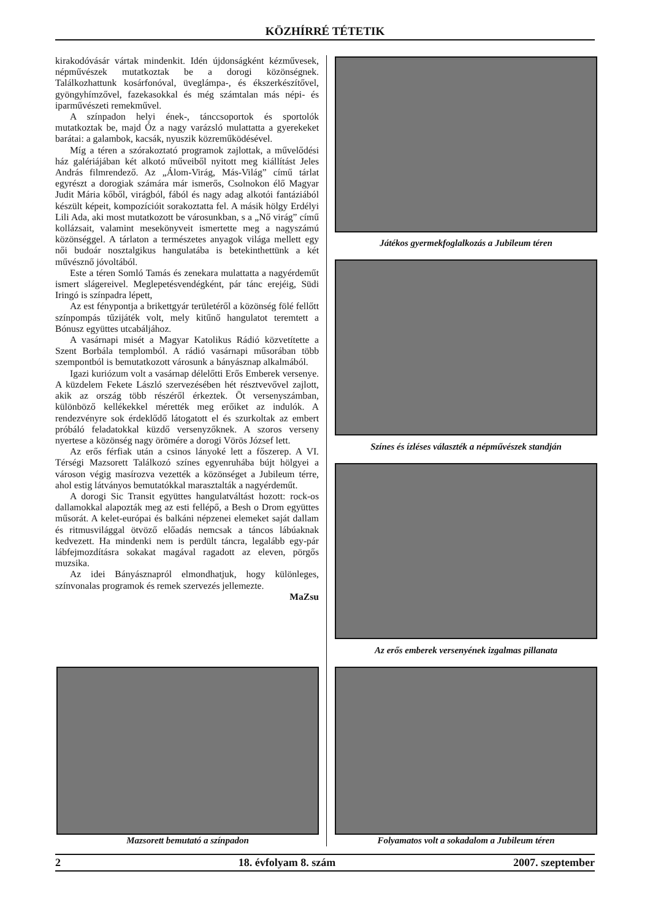KÖZHÍRRÉ TÉTETIK
kirakodóvásár vártak mindenkit. Idén újdonságként kézművesek, népművészek mutatkoztak be a dorogi közönségnek. Találkozhattunk kosárfonóval, üveglámpa-, és ékszerkészítővel, gyöngyhímzővel, fazekasokkal és még számtalan más népi- és iparművészeti remekművel.
A színpadon helyi ének-, tánccsoportok és sportolók mutatkoztak be, majd Óz a nagy varázsló mulattatta a gyerekeket barátai: a galambok, kacsák, nyuszik közreműködésével.
Míg a téren a szórakoztató programok zajlottak, a művelődési ház galériájában két alkotó műveiből nyitott meg kiállítást Jeles András filmrendező. Az „Álom-Virág, Más-Világ” című tárlat egyrészt a dorogiak számára már ismerős, Csolnokon élő Magyar Judit Mária kőből, virágból, fából és nagy adag alkotói fantáziából készült képeit, kompozícióit sorakoztatta fel. A másik hölgy Erdélyi Lili Ada, aki most mutatkozott be városunkban, s a „Nő virág” című kollázsait, valamint mesekönyveit ismertette meg a nagyszámú közönséggel. A tárlaton a természetes anyagok világa mellett egy női budoár nosztalgikus hangulatába is betekinthettünk a két művésznő jóvoltából.
Este a téren Somló Tamás és zenekara mulattatta a nagyérdeműt ismert slágereivel. Meglepetésvendégként, pár tánc erejéig, Südi Iringó is színpadra lépett,
Az est fénypontja a brikettgyár területéről a közönség fölé fellőtt színpompás tűzijáték volt, mely kitűnő hangulatot teremtett a Bónusz együttes utcabáljához.
A vasárnapi misét a Magyar Katolikus Rádió közvetítette a Szent Borbála templomból. A rádió vasárnapi műsorában több szempontból is bemutatkozott városunk a bányásznap alkalmából.
Igazi kuriózum volt a vasárnap délelőtti Erős Emberek versenye. A küzdelem Fekete László szervezésében hét résztvevővel zajlott, akik az ország több részéről érkeztek. Öt versenyszámban, különböző kellékekkel mérették meg erőiket az indulók. A rendezvényre sok érdeklődő látogatott el és szurkoltak az embert próbáló feladatokkal küzdő versenyzőknek. A szoros verseny nyertese a közönség nagy örömére a dorogi Vörös József lett.
Az erős férfiak után a csinos lányoké lett a főszerep. A VI. Térségi Mazsorett Találkozó színes egyenruhába bújt hölgyei a városon végig masírozva vezették a közönséget a Jubileum térre, ahol estig látványos bemutatókkal marasztalták a nagyérdeműt.
A dorogi Sic Transit együttes hangulatváltást hozott: rock-os dallamokkal alapozták meg az esti fellépő, a Besh o Drom együttes műsorát. A kelet-európai és balkáni népzenei elemeket saját dallam és ritmusvilággal ötvöző előadás nemcsak a táncos lábúaknak kedvezett. Ha mindenki nem is perdült táncra, legalább egy-pár lábfejmozdításra sokakat magával ragadott az eleven, pörgős muzsika.
Az idei Bányásznapról elmondhatjuk, hogy különleges, színvonalas programok és remek szervezés jellemezte.
MaZsu
Játékos gyermekfoglalkozás a Jubileum téren
Színes és ízléses választék a népművészek standján
Az erős emberek versenyének izgalmas pillanata
Mazsorett bemutató a színpadon Folyamatos volt a sokadalom a Jubileum téren
2 18. évfolyam 8. szám 2007. szeptember